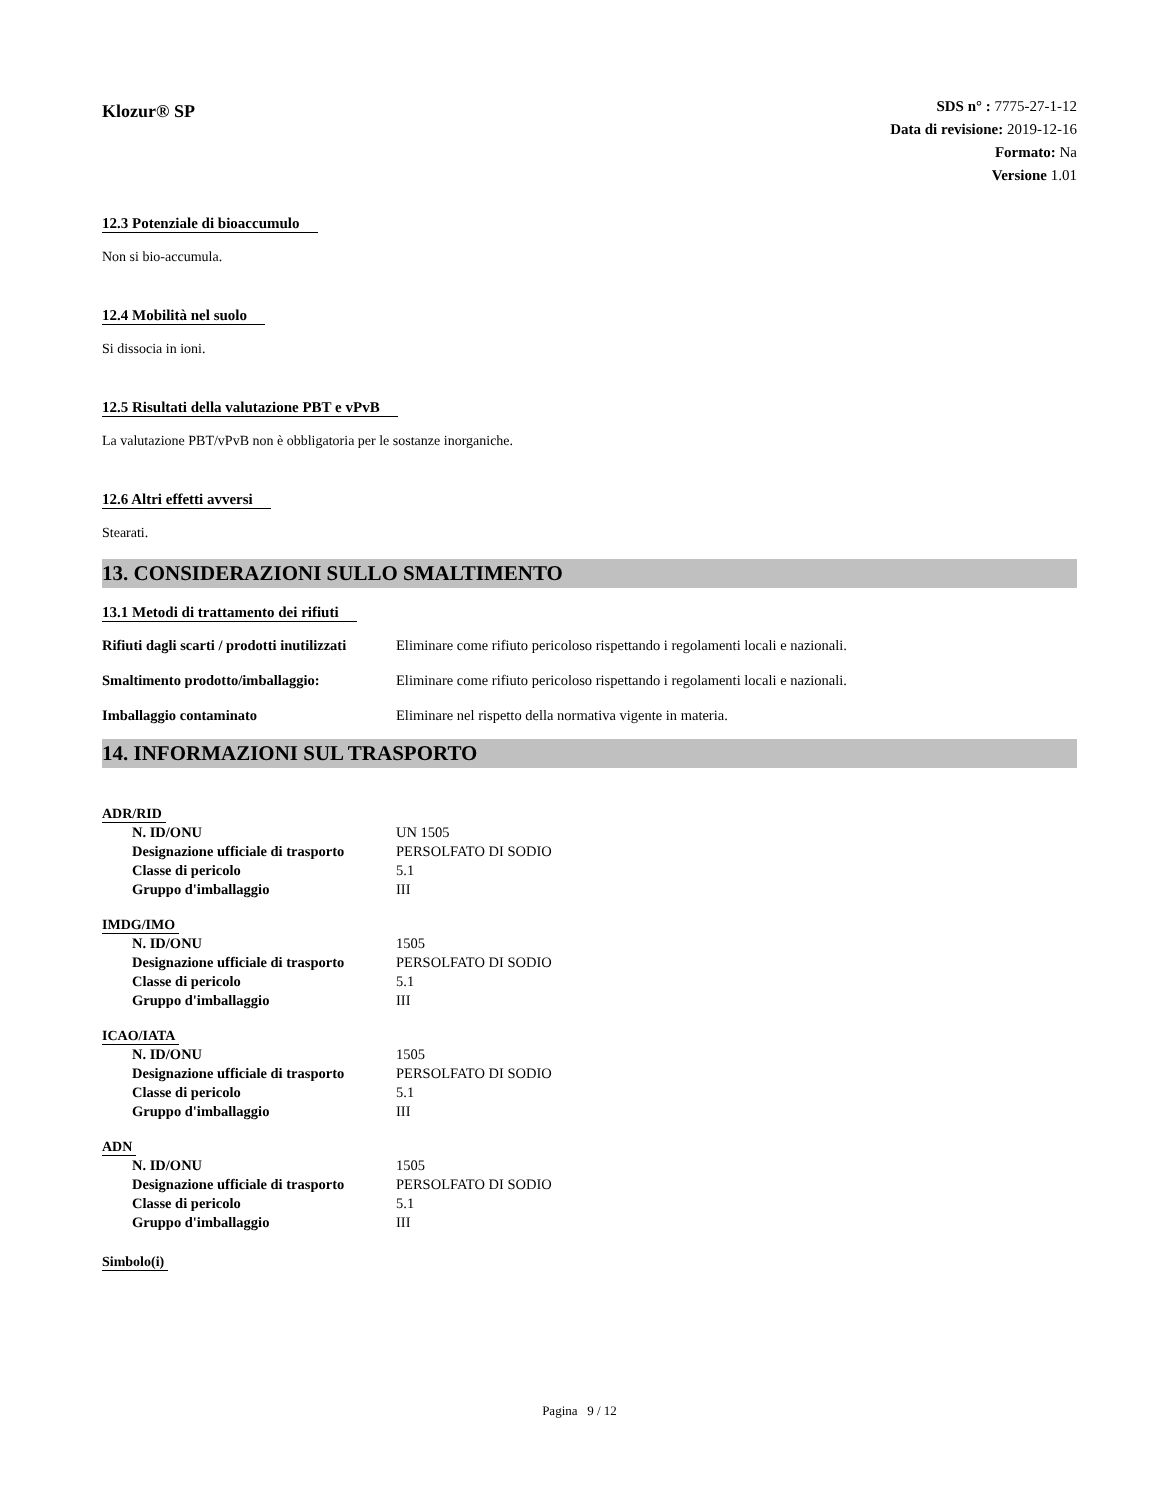Klozur® SP
SDS n° : 7775-27-1-12
Data di revisione: 2019-12-16
Formato: Na
Versione 1.01
12.3 Potenziale di bioaccumulo
Non si bio-accumula.
12.4 Mobilità nel suolo
Si dissocia in ioni.
12.5 Risultati della valutazione PBT e vPvB
La valutazione PBT/vPvB non è obbligatoria per le sostanze inorganiche.
12.6 Altri effetti avversi
Stearati.
13. CONSIDERAZIONI SULLO SMALTIMENTO
13.1 Metodi di trattamento dei rifiuti
| Rifiuti dagli scarti / prodotti inutilizzati | Eliminare come rifiuto pericoloso rispettando i regolamenti locali e nazionali. |
| Smaltimento prodotto/imballaggio: | Eliminare come rifiuto pericoloso rispettando i regolamenti locali e nazionali. |
| Imballaggio contaminato | Eliminare nel rispetto della normativa vigente in materia. |
14. INFORMAZIONI SUL TRASPORTO
ADR/RID
| N. ID/ONU | UN 1505 |
| Designazione ufficiale di trasporto | PERSOLFATO DI SODIO |
| Classe di pericolo | 5.1 |
| Gruppo d'imballaggio | III |
IMDG/IMO
| N. ID/ONU | 1505 |
| Designazione ufficiale di trasporto | PERSOLFATO DI SODIO |
| Classe di pericolo | 5.1 |
| Gruppo d'imballaggio | III |
ICAO/IATA
| N. ID/ONU | 1505 |
| Designazione ufficiale di trasporto | PERSOLFATO DI SODIO |
| Classe di pericolo | 5.1 |
| Gruppo d'imballaggio | III |
ADN
| N. ID/ONU | 1505 |
| Designazione ufficiale di trasporto | PERSOLFATO DI SODIO |
| Classe di pericolo | 5.1 |
| Gruppo d'imballaggio | III |
Simbolo(i)
Pagina 9 / 12